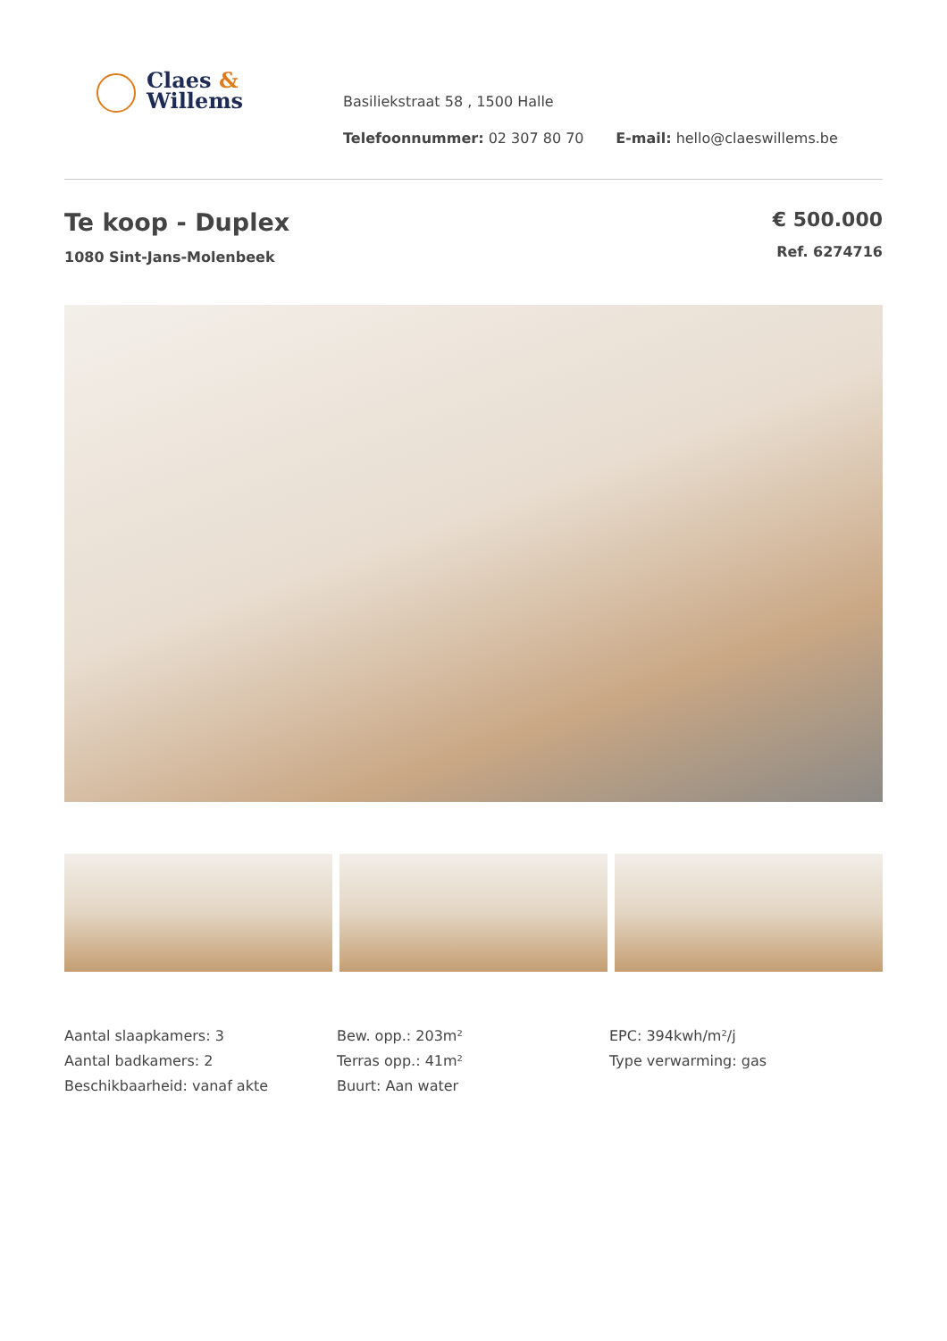Claes &
Willems
Basiliekstraat 58 , 1500 Halle
Telefoonnummer: 02 307 80 70 E-mail: hello@claeswillems.be
Te koop - Duplex
1080 Sint-Jans-Molenbeek
€ 500.000
Ref. 6274716
Aantal slaapkamers: 3
Aantal badkamers: 2
Beschikbaarheid: vanaf akte
Bew. opp.: 203m²
Terras opp.: 41m²
Buurt: Aan water
EPC: 394kwh/m²/j
Type verwarming: gas